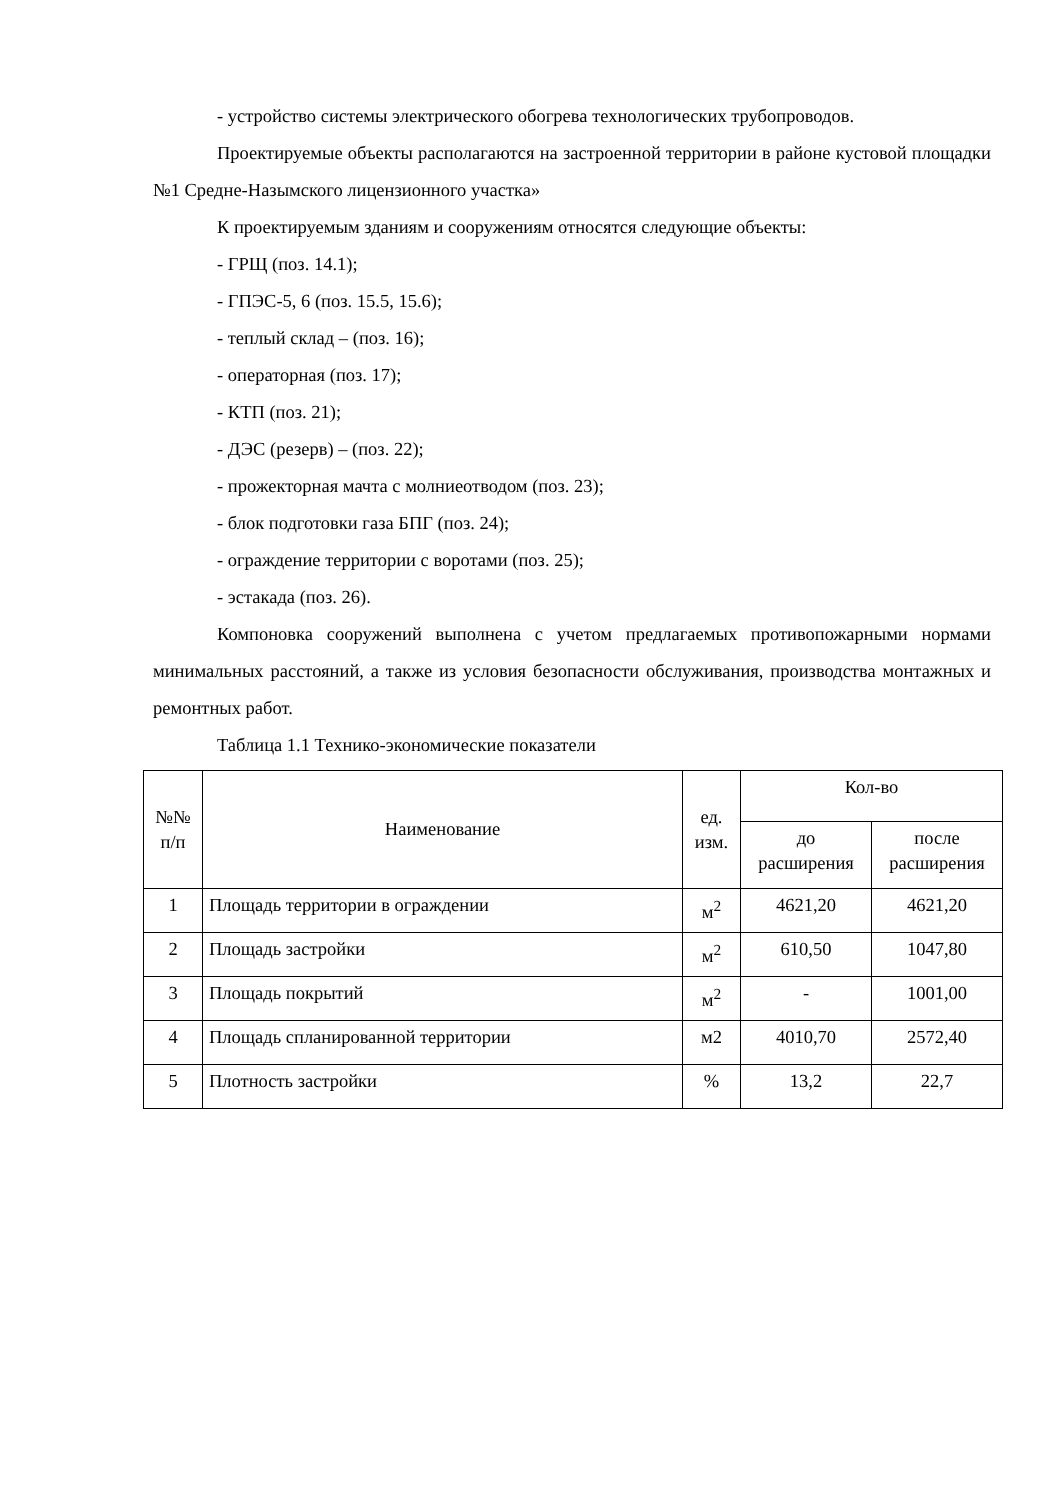- устройство системы электрического обогрева технологических трубопроводов.
Проектируемые объекты располагаются на застроенной территории в районе кустовой площадки №1 Средне-Назымского лицензионного участка»
К проектируемым зданиям и сооружениям относятся следующие объекты:
- ГРЩ (поз. 14.1);
- ГПЭС-5, 6 (поз. 15.5, 15.6);
- теплый склад – (поз. 16);
- операторная (поз. 17);
- КТП (поз. 21);
- ДЭС (резерв) – (поз. 22);
- прожекторная мачта с молниеотводом (поз. 23);
- блок подготовки газа БПГ (поз. 24);
- ограждение территории с воротами (поз. 25);
- эстакада (поз. 26).
Компоновка сооружений выполнена с учетом предлагаемых противопожарными нормами минимальных расстояний, а также из условия безопасности обслуживания, производства монтажных и ремонтных работ.
Таблица 1.1 Технико-экономические показатели
| №№ п/п | Наименование | ед. изм. | Кол-во | |
| --- | --- | --- | --- | --- |
| | | | до расширения | после расширения |
| 1 | Площадь территории в ограждении | м<sup>2</sup> | 4621,20 | 4621,20 |
| 2 | Площадь застройки | м<sup>2</sup> | 610,50 | 1047,80 |
| 3 | Площадь покрытий | м<sup>2</sup> | - | 1001,00 |
| 4 | Площадь спланированной территории | м2 | 4010,70 | 2572,40 |
| 5 | Плотность застройки | % | 13,2 | 22,7 |